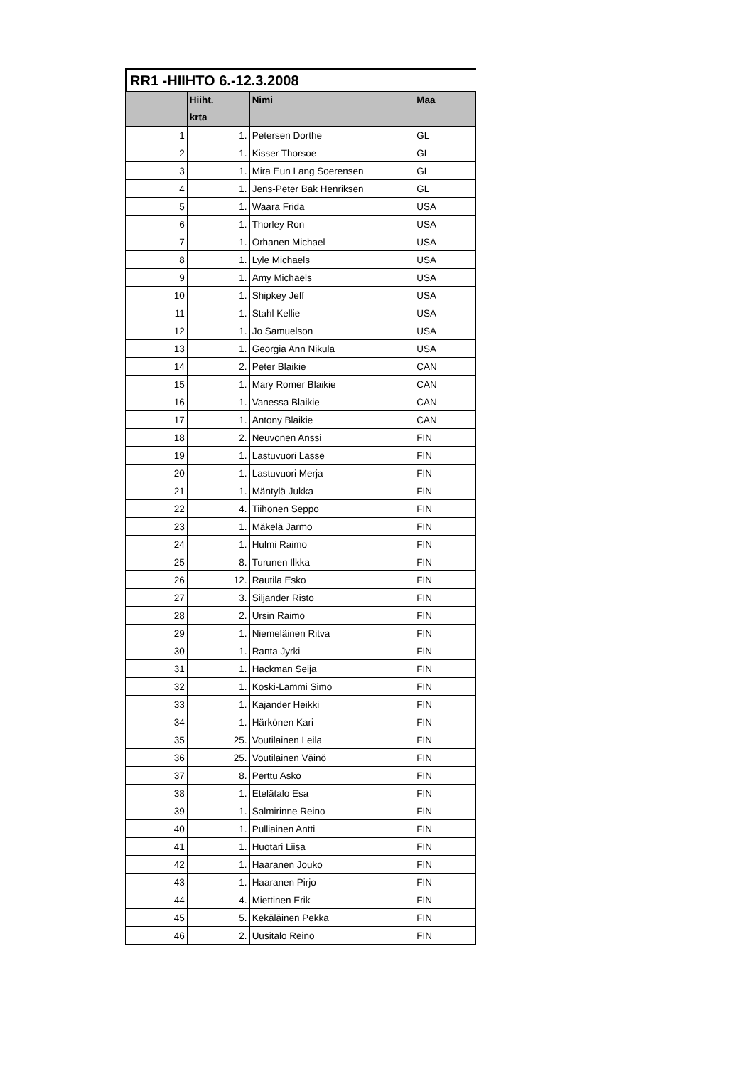RR1 -HIIHTO 6.-12.3.2008
| | Hiiht. krta | Nimi | Maa |
| --- | --- | --- | --- |
| 1 | 1. | Petersen Dorthe | GL |
| 2 | 1. | Kisser Thorsoe | GL |
| 3 | 1. | Mira Eun Lang Soerensen | GL |
| 4 | 1. | Jens-Peter Bak Henriksen | GL |
| 5 | 1. | Waara Frida | USA |
| 6 | 1. | Thorley Ron | USA |
| 7 | 1. | Orhanen Michael | USA |
| 8 | 1. | Lyle Michaels | USA |
| 9 | 1. | Amy Michaels | USA |
| 10 | 1. | Shipkey Jeff | USA |
| 11 | 1. | Stahl Kellie | USA |
| 12 | 1. | Jo Samuelson | USA |
| 13 | 1. | Georgia Ann Nikula | USA |
| 14 | 2. | Peter Blaikie | CAN |
| 15 | 1. | Mary Romer Blaikie | CAN |
| 16 | 1. | Vanessa Blaikie | CAN |
| 17 | 1. | Antony Blaikie | CAN |
| 18 | 2. | Neuvonen Anssi | FIN |
| 19 | 1. | Lastuvuori Lasse | FIN |
| 20 | 1. | Lastuvuori Merja | FIN |
| 21 | 1. | Mäntylä Jukka | FIN |
| 22 | 4. | Tiihonen Seppo | FIN |
| 23 | 1. | Mäkelä Jarmo | FIN |
| 24 | 1. | Hulmi Raimo | FIN |
| 25 | 8. | Turunen Ilkka | FIN |
| 26 | 12. | Rautila Esko | FIN |
| 27 | 3. | Siljander Risto | FIN |
| 28 | 2. | Ursin Raimo | FIN |
| 29 | 1. | Niemeläinen Ritva | FIN |
| 30 | 1. | Ranta Jyrki | FIN |
| 31 | 1. | Hackman Seija | FIN |
| 32 | 1. | Koski-Lammi Simo | FIN |
| 33 | 1. | Kajander Heikki | FIN |
| 34 | 1. | Härkönen Kari | FIN |
| 35 | 25. | Voutilainen Leila | FIN |
| 36 | 25. | Voutilainen Väinö | FIN |
| 37 | 8. | Perttu Asko | FIN |
| 38 | 1. | Etelätalo Esa | FIN |
| 39 | 1. | Salmirinne Reino | FIN |
| 40 | 1. | Pulliainen Antti | FIN |
| 41 | 1. | Huotari Liisa | FIN |
| 42 | 1. | Haaranen Jouko | FIN |
| 43 | 1. | Haaranen Pirjo | FIN |
| 44 | 4. | Miettinen Erik | FIN |
| 45 | 5. | Kekäläinen Pekka | FIN |
| 46 | 2. | Uusitalo Reino | FIN |